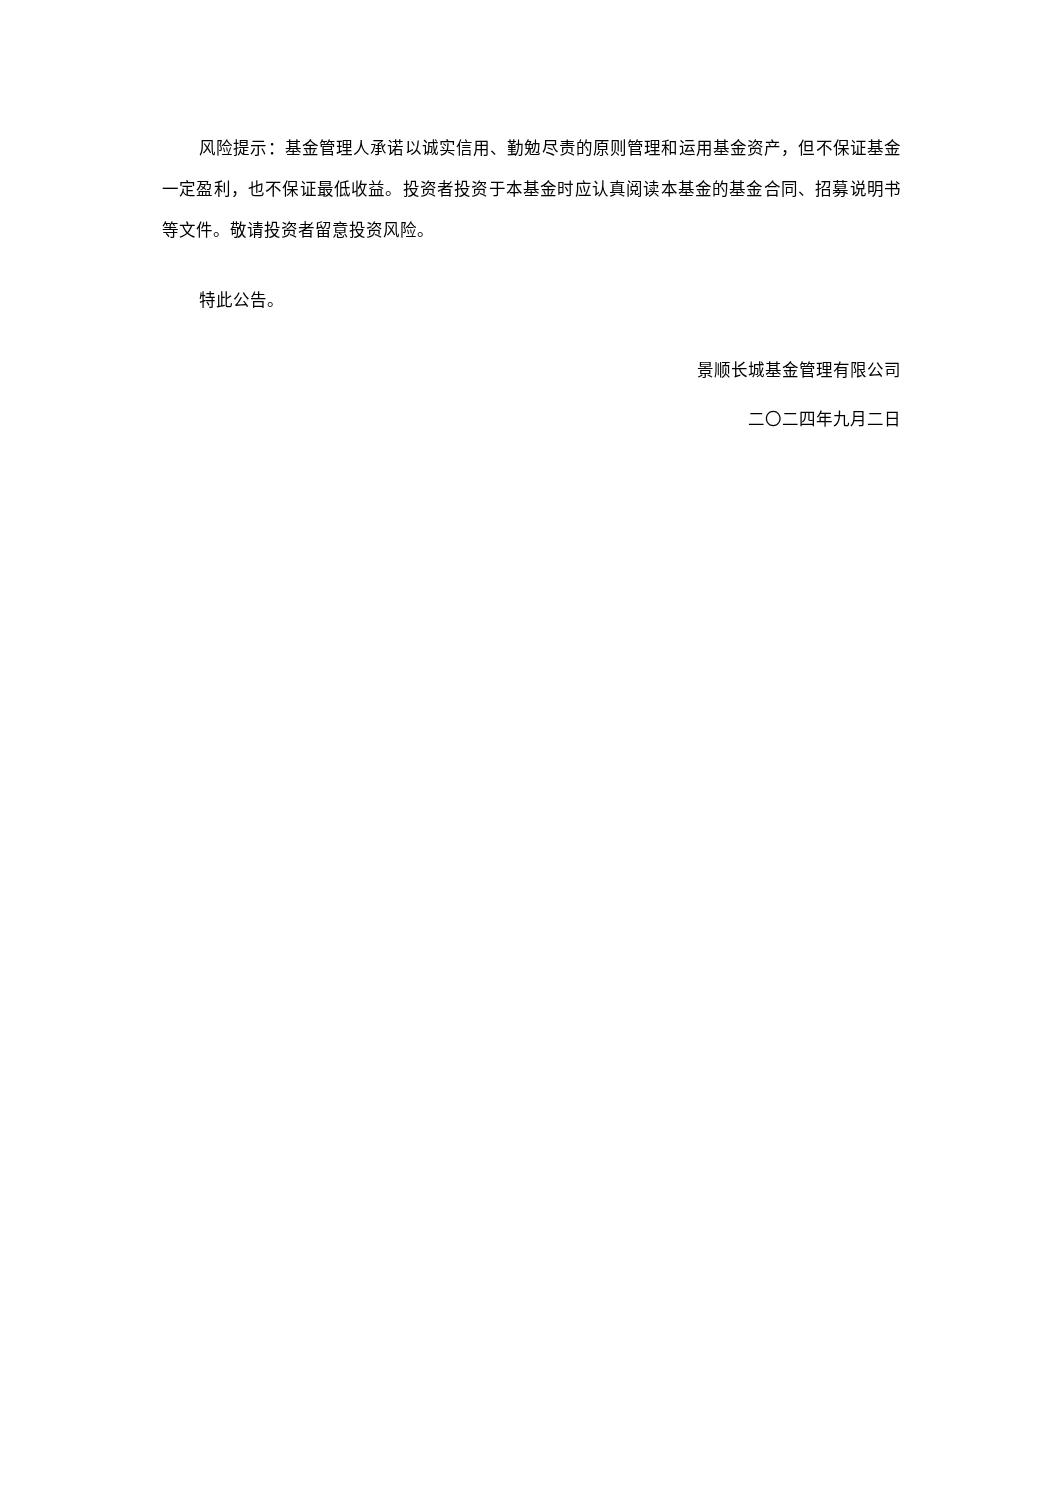风险提示：基金管理人承诺以诚实信用、勤勉尽责的原则管理和运用基金资产，但不保证基金一定盈利，也不保证最低收益。投资者投资于本基金时应认真阅读本基金的基金合同、招募说明书等文件。敬请投资者留意投资风险。
特此公告。
景顺长城基金管理有限公司
二〇二四年九月二日